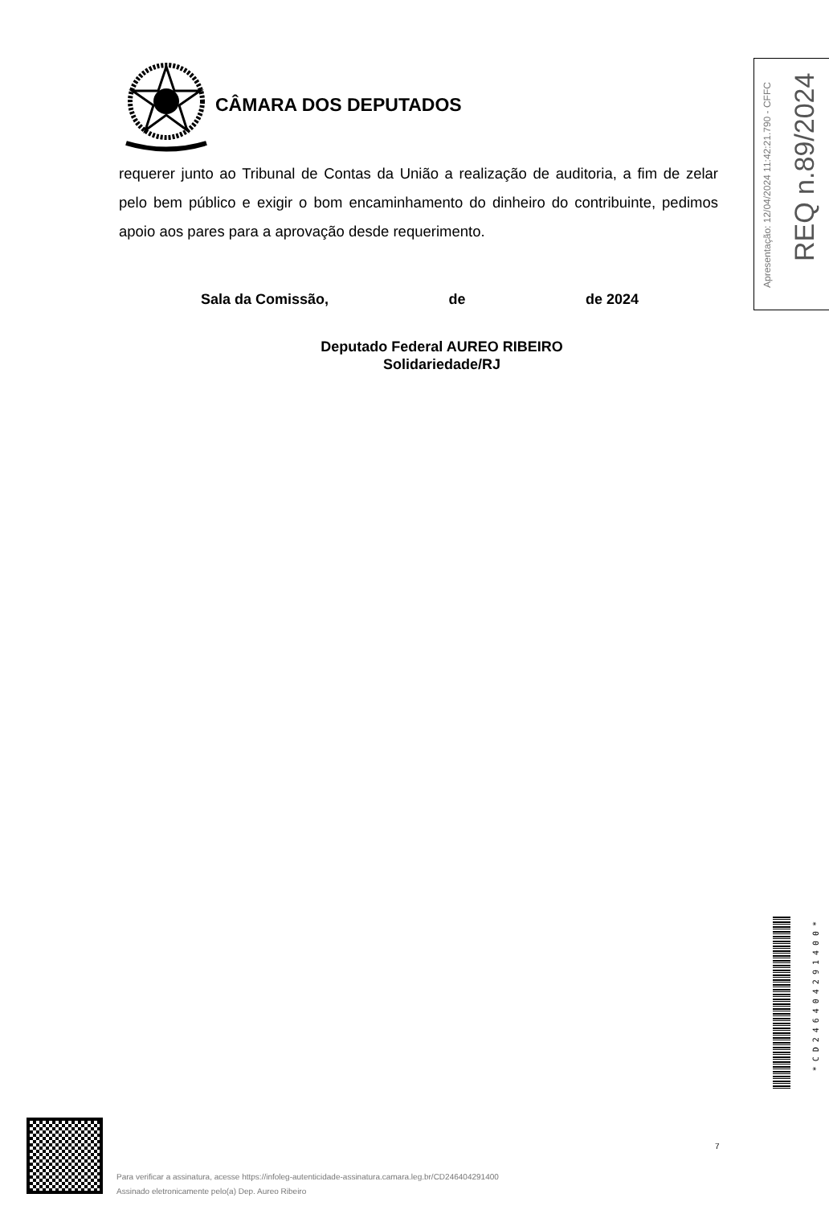CÂMARA DOS DEPUTADOS
requerer junto ao Tribunal de Contas da União a realização de auditoria, a fim de zelar pelo bem público e exigir o bom encaminhamento do dinheiro do contribuinte, pedimos apoio aos pares para a aprovação desde requerimento.
Sala da Comissão, de de 2024
Deputado Federal AUREO RIBEIRO
Solidariedade/RJ
Apresentação: 12/04/2024 11:42:21.790 - CFFC
REQ n.89/2024
*CD246404291400*
7
Para verificar a assinatura, acesse https://infoleg-autenticidade-assinatura.camara.leg.br/CD246404291400
Assinado eletronicamente pelo(a) Dep. Aureo Ribeiro